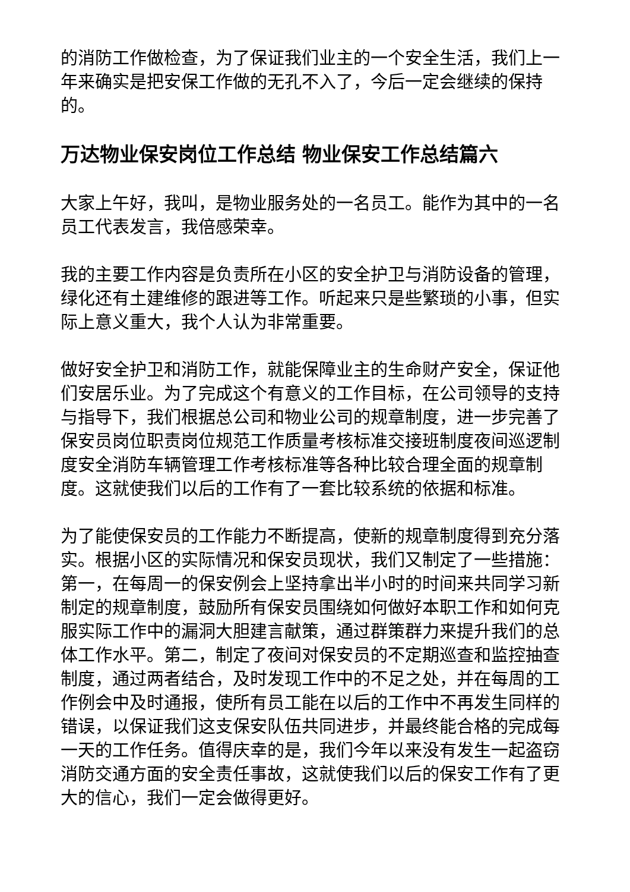的消防工作做检查，为了保证我们业主的一个安全生活，我们上一年来确实是把安保工作做的无孔不入了，今后一定会继续的保持的。
万达物业保安岗位工作总结 物业保安工作总结篇六
大家上午好，我叫，是物业服务处的一名员工。能作为其中的一名员工代表发言，我倍感荣幸。
我的主要工作内容是负责所在小区的安全护卫与消防设备的管理，绿化还有土建维修的跟进等工作。听起来只是些繁琐的小事，但实际上意义重大，我个人认为非常重要。
做好安全护卫和消防工作，就能保障业主的生命财产安全，保证他们安居乐业。为了完成这个有意义的工作目标，在公司领导的支持与指导下，我们根据总公司和物业公司的规章制度，进一步完善了保安员岗位职责岗位规范工作质量考核标准交接班制度夜间巡逻制度安全消防车辆管理工作考核标准等各种比较合理全面的规章制度。这就使我们以后的工作有了一套比较系统的依据和标准。
为了能使保安员的工作能力不断提高，使新的规章制度得到充分落实。根据小区的实际情况和保安员现状，我们又制定了一些措施：第一，在每周一的保安例会上坚持拿出半小时的时间来共同学习新制定的规章制度，鼓励所有保安员围绕如何做好本职工作和如何克服实际工作中的漏洞大胆建言献策，通过群策群力来提升我们的总体工作水平。第二，制定了夜间对保安员的不定期巡查和监控抽查制度，通过两者结合，及时发现工作中的不足之处，并在每周的工作例会中及时通报，使所有员工能在以后的工作中不再发生同样的错误，以保证我们这支保安队伍共同进步，并最终能合格的完成每一天的工作任务。值得庆幸的是，我们今年以来没有发生一起盗窃消防交通方面的安全责任事故，这就使我们以后的保安工作有了更大的信心，我们一定会做得更好。